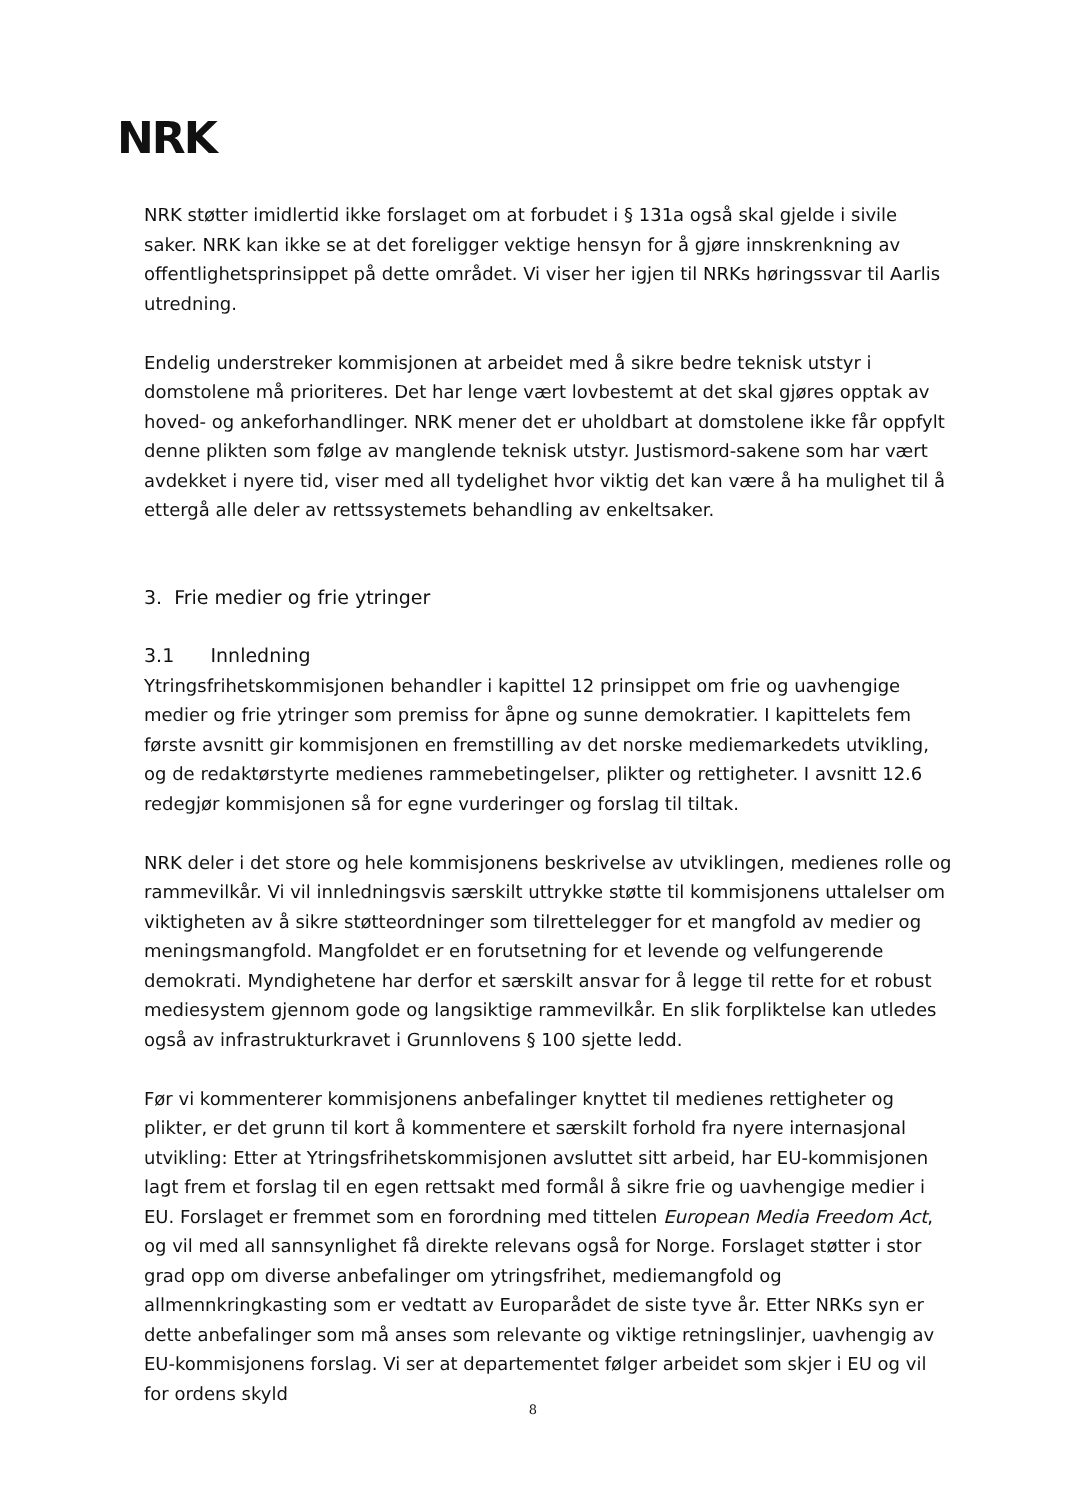NRK
NRK støtter imidlertid ikke forslaget om at forbudet i § 131a også skal gjelde i sivile saker. NRK kan ikke se at det foreligger vektige hensyn for å gjøre innskrenkning av offentlighetsprinsippet på dette området. Vi viser her igjen til NRKs høringssvar til Aarlis utredning.
Endelig understreker kommisjonen at arbeidet med å sikre bedre teknisk utstyr i domstolene må prioriteres. Det har lenge vært lovbestemt at det skal gjøres opptak av hoved- og ankeforhandlinger. NRK mener det er uholdbart at domstolene ikke får oppfylt denne plikten som følge av manglende teknisk utstyr. Justismord-sakene som har vært avdekket i nyere tid, viser med all tydelighet hvor viktig det kan være å ha mulighet til å ettergå alle deler av rettssystemets behandling av enkeltsaker.
3. Frie medier og frie ytringer
3.1 Innledning
Ytringsfrihetskommisjonen behandler i kapittel 12 prinsippet om frie og uavhengige medier og frie ytringer som premiss for åpne og sunne demokratier. I kapittelets fem første avsnitt gir kommisjonen en fremstilling av det norske mediemarkedets utvikling, og de redaktørstyrte medienes rammebetingelser, plikter og rettigheter. I avsnitt 12.6 redegjør kommisjonen så for egne vurderinger og forslag til tiltak.
NRK deler i det store og hele kommisjonens beskrivelse av utviklingen, medienes rolle og rammevilkår. Vi vil innledningsvis særskilt uttrykke støtte til kommisjonens uttalelser om viktigheten av å sikre støtteordninger som tilrettelegger for et mangfold av medier og meningsmangfold. Mangfoldet er en forutsetning for et levende og velfungerende demokrati. Myndighetene har derfor et særskilt ansvar for å legge til rette for et robust mediesystem gjennom gode og langsiktige rammevilkår. En slik forpliktelse kan utledes også av infrastrukturkravet i Grunnlovens § 100 sjette ledd.
Før vi kommenterer kommisjonens anbefalinger knyttet til medienes rettigheter og plikter, er det grunn til kort å kommentere et særskilt forhold fra nyere internasjonal utvikling: Etter at Ytringsfrihetskommisjonen avsluttet sitt arbeid, har EU-kommisjonen lagt frem et forslag til en egen rettsakt med formål å sikre frie og uavhengige medier i EU. Forslaget er fremmet som en forordning med tittelen European Media Freedom Act, og vil med all sannsynlighet få direkte relevans også for Norge. Forslaget støtter i stor grad opp om diverse anbefalinger om ytringsfrihet, mediemangfold og allmennkringkasting som er vedtatt av Europarådet de siste tyve år. Etter NRKs syn er dette anbefalinger som må anses som relevante og viktige retningslinjer, uavhengig av EU-kommisjonens forslag. Vi ser at departementet følger arbeidet som skjer i EU og vil for ordens skyld
8